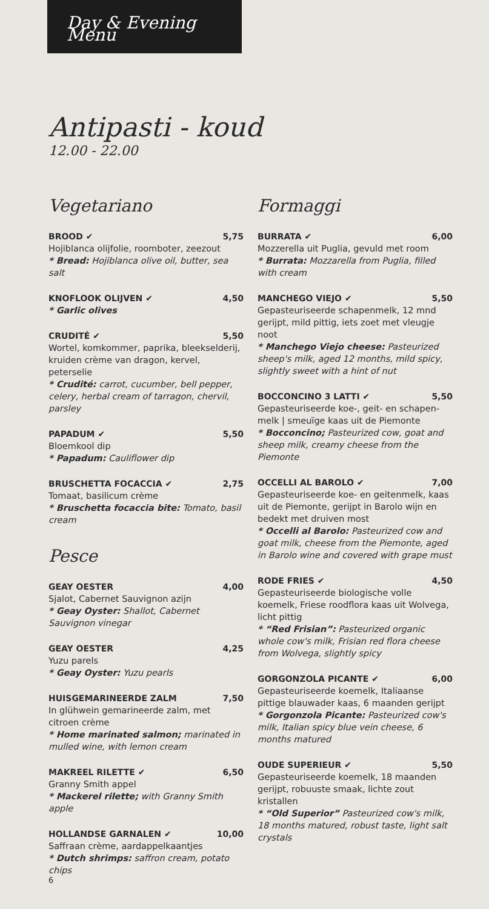Day & Evening Menu
Antipasti - koud
12.00 - 22.00
Vegetariano
BROOD ✔ 5,75
Hojiblanca olijfolie, roomboter, zeezout
* Bread: Hojiblanca olive oil, butter, sea salt
KNOFLOOK OLIJVEN ✔ 4,50
* Garlic olives
CRUDITÉ ✔ 5,50
Wortel, komkommer, paprika, bleekselderij, kruiden crème van dragon, kervel, peterselie
* Crudité: carrot, cucumber, bell pepper, celery, herbal cream of tarragon, chervil, parsley
PAPADUM ✔ 5,50
Bloemkool dip
* Papadum: Cauliflower dip
BRUSCHETTA FOCACCIA ✔ 2,75
Tomaat, basilicum crème
* Bruschetta focaccia bite: Tomato, basil cream
Pesce
GEAY OESTER 4,00
Sjalot, Cabernet Sauvignon azijn
* Geay Oyster: Shallot, Cabernet Sauvignon vinegar
GEAY OESTER 4,25
Yuzu parels
* Geay Oyster: Yuzu pearls
HUISGEMARINEERDE ZALM 7,50
In glühwein gemarineerde zalm, met citroen crème
* Home marinated salmon; marinated in mulled wine, with lemon cream
MAKREEL RILETTE ✔ 6,50
Granny Smith appel
* Mackerel rilette; with Granny Smith apple
HOLLANDSE GARNALEN ✔ 10,00
Saffraan crème, aardappelkaantjes
* Dutch shrimps: saffron cream, potato chips
Formaggi
BURRATA ✔ 6,00
Mozzerella uit Puglia, gevuld met room
* Burrata: Mozzarella from Puglia, filled with cream
MANCHEGO VIEJO ✔ 5,50
Gepasteuriseerde schapenmelk, 12 mnd gerijpt, mild pittig, iets zoet met vleugje noot
* Manchego Viejo cheese: Pasteurized sheep's milk, aged 12 months, mild spicy, slightly sweet with a hint of nut
BOCCONCINO 3 LATTI ✔ 5,50
Gepasteuriseerde koe-, geit- en schapen­melk | smeuïge kaas uit de Piemonte
* Bocconcino; Pasteurized cow, goat and sheep milk, creamy cheese from the Piemonte
OCCELLI AL BAROLO ✔ 7,00
Gepasteuriseerde koe- en geitenmelk, kaas uit de Piemonte, gerijpt in Barolo wijn en bedekt met druiven most
* Occelli al Barolo: Pasteurized cow and goat milk, cheese from the Piemonte, aged in Barolo wine and covered with grape must
RODE FRIES ✔ 4,50
Gepasteuriseerde biologische volle koemelk, Friese roodflora kaas uit Wolvega, licht pittig
* “Red Frisian”: Pasteurized organic whole cow's milk, Frisian red flora cheese from Wolvega, slightly spicy
GORGONZOLA PICANTE ✔ 6,00
Gepasteuriseerde koemelk, Italiaanse pittige blauwader kaas, 6 maanden gerijpt
* Gorgonzola Picante: Pasteurized cow's milk, Italian spicy blue vein cheese, 6 months matured
OUDE SUPERIEUR ✔ 5,50
Gepasteuriseerde koemelk, 18 maanden gerijpt, robuuste smaak, lichte zout kristallen
* “Old Superior” Pasteurized cow's milk, 18 months matured, robust taste, light salt crystals
6